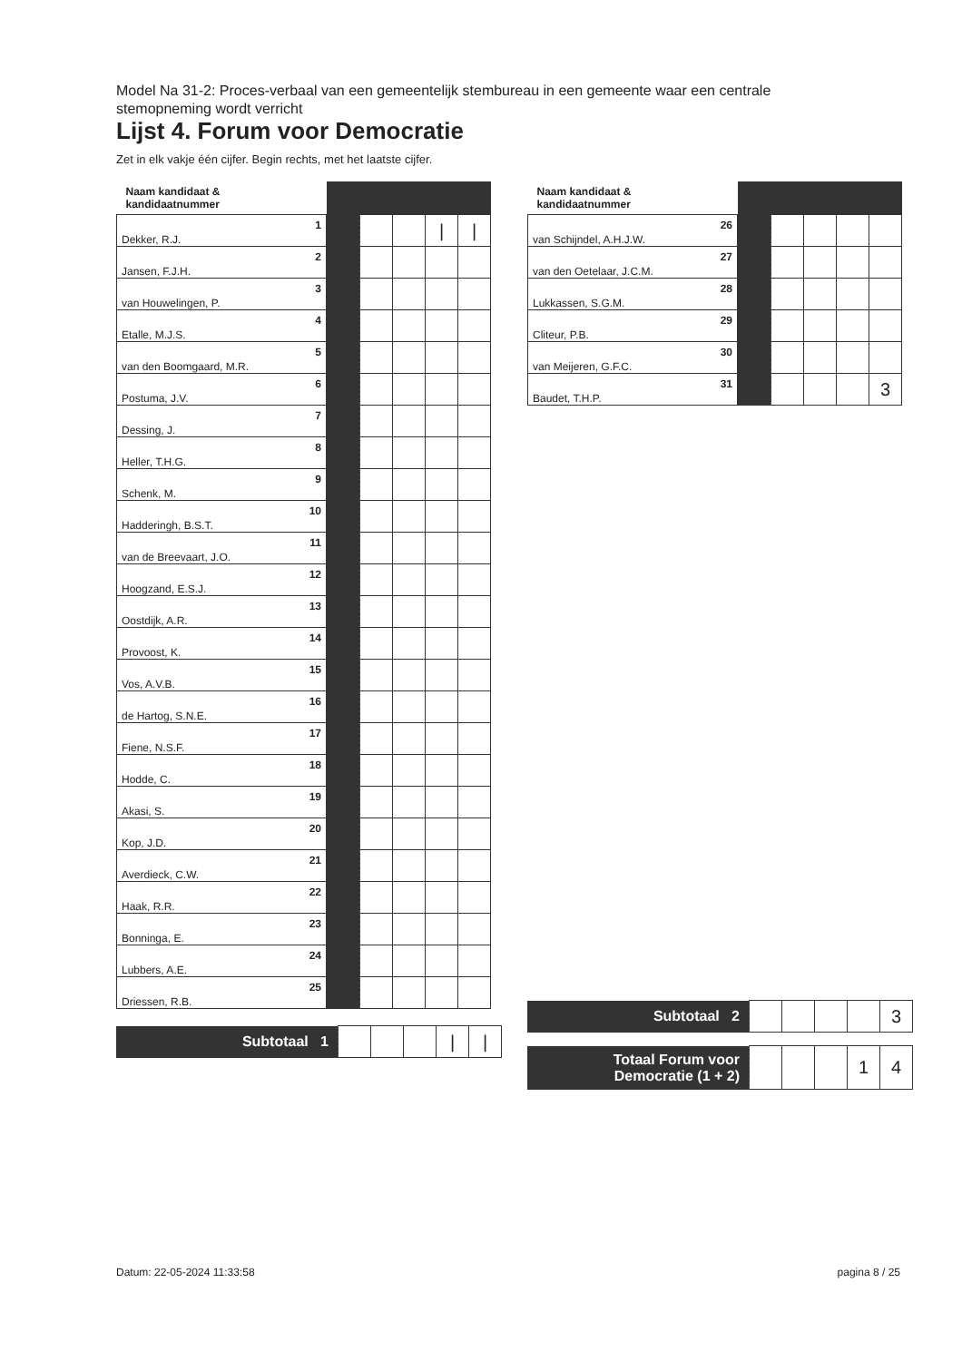Model Na 31-2: Proces-verbaal van een gemeentelijk stembureau in een gemeente waar een centrale stemopneming wordt verricht
Lijst 4. Forum voor Democratie
Zet in elk vakje één cijfer. Begin rechts, met het laatste cijfer.
| Naam kandidaat & kandidaatnummer | | | | | |
| --- | --- | --- | --- | --- | --- |
| 1 Dekker, R.J. | | | | / | / |
| 2 Jansen, F.J.H. | | | | | |
| 3 van Houwelingen, P. | | | | | |
| 4 Etalle, M.J.S. | | | | | |
| 5 van den Boomgaard, M.R. | | | | | |
| 6 Postuma, J.V. | | | | | |
| 7 Dessing, J. | | | | | |
| 8 Heller, T.H.G. | | | | | |
| 9 Schenk, M. | | | | | |
| 10 Hadderingh, B.S.T. | | | | | |
| 11 van de Breevaart, J.O. | | | | | |
| 12 Hoogzand, E.S.J. | | | | | |
| 13 Oostdijk, A.R. | | | | | |
| 14 Provoost, K. | | | | | |
| 15 Vos, A.V.B. | | | | | |
| 16 de Hartog, S.N.E. | | | | | |
| 17 Fiene, N.S.F. | | | | | |
| 18 Hodde, C. | | | | | |
| 19 Akasi, S. | | | | | |
| 20 Kop, J.D. | | | | | |
| 21 Averdieck, C.W. | | | | | |
| 22 Haak, R.R. | | | | | |
| 23 Bonninga, E. | | | | | |
| 24 Lubbers, A.E. | | | | | |
| 25 Driessen, R.B. | | | | | |
| Subtotaal 1 | | | | / | / |
| Naam kandidaat & kandidaatnummer | | | | | |
| --- | --- | --- | --- | --- | --- |
| 26 van Schijndel, A.H.J.W. | | | | | |
| 27 van den Oetelaar, J.C.M. | | | | | |
| 28 Lukkassen, S.G.M. | | | | | |
| 29 Cliteur, P.B. | | | | | |
| 30 van Meijeren, G.F.C. | | | | | |
| 31 Baudet, T.H.P. | | | | | 3 |
| Subtotaal 2 | | | | | 3 |
| Totaal Forum voor Democratie (1 + 2) | | | | 1 | 4 |
Datum: 22-05-2024 11:33:58 pagina 8 / 25